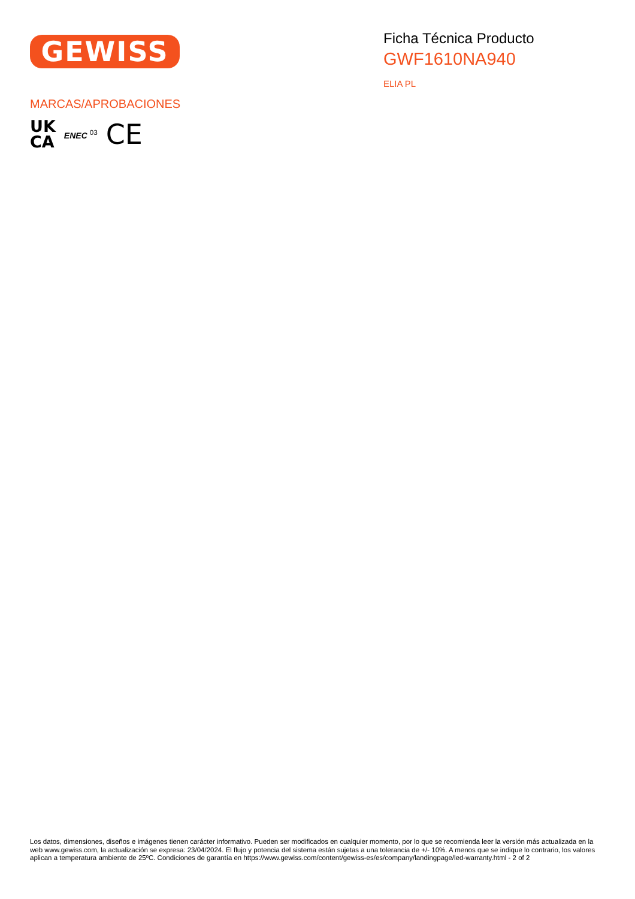GEWISS
Ficha Técnica Producto
GWF1610NA940
ELIA PL
MARCAS/APROBACIONES
UK
CA
ENEC <sup>03</sup>
CE
Los datos, dimensiones, diseños e imágenes tienen carácter informativo. Pueden ser modificados en cualquier momento, por lo que se recomienda leer la versión más actualizada en la web www.gewiss.com, la actualización se expresa: 23/04/2024. El flujo y potencia del sistema están sujetas a una tolerancia de +/- 10%. A menos que se indique lo contrario, los valores aplican a temperatura ambiente de 25ºC. Condiciones de garantía en https://www.gewiss.com/content/gewiss-es/es/company/landingpage/led-warranty.html - 2 of 2